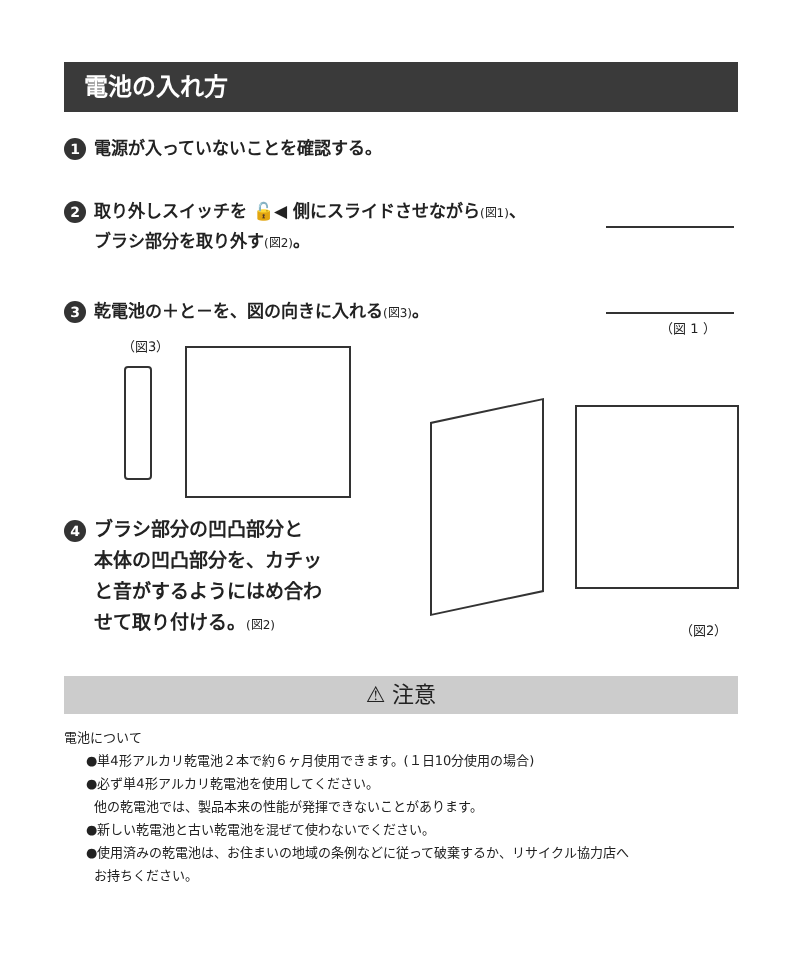電池の入れ方
1 電源が入っていないことを確認する。
2 取り外しスイッチを 🔓◀ 側にスライドさせながら(図1)、
ブラシ部分を取り外す(図2)。
（図 1 ）
3 乾電池の＋と－を、図の向きに入れる(図3)。
（図3）
4 ブラシ部分の凹凸部分と
本体の凹凸部分を、カチッ
と音がするようにはめ合わ
せて取り付ける。(図2)
（図2）
⚠ 注意
電池について
●単4形アルカリ乾電池２本で約６ヶ月使用できます。(１日10分使用の場合)
●必ず単4形アルカリ乾電池を使用してください。
他の乾電池では、製品本来の性能が発揮できないことがあります。
●新しい乾電池と古い乾電池を混ぜて使わないでください。
●使用済みの乾電池は、お住まいの地域の条例などに従って破棄するか、リサイクル協力店へ
お持ちください。